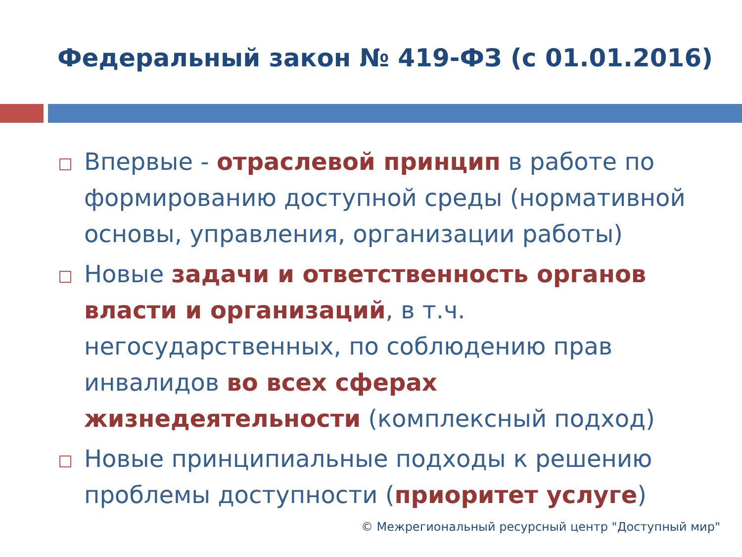Федеральный закон № 419-ФЗ (с 01.01.2016)
Впервые - отраслевой принцип в работе по формированию доступной среды (нормативной основы, управления, организации работы)
Новые задачи и ответственность органов власти и организаций, в т.ч. негосударственных, по соблюдению прав инвалидов во всех сферах жизнедеятельности (комплексный подход)
Новые принципиальные подходы к решению проблемы доступности (приоритет услуге)
© Межрегиональный ресурсный центр "Доступный мир"